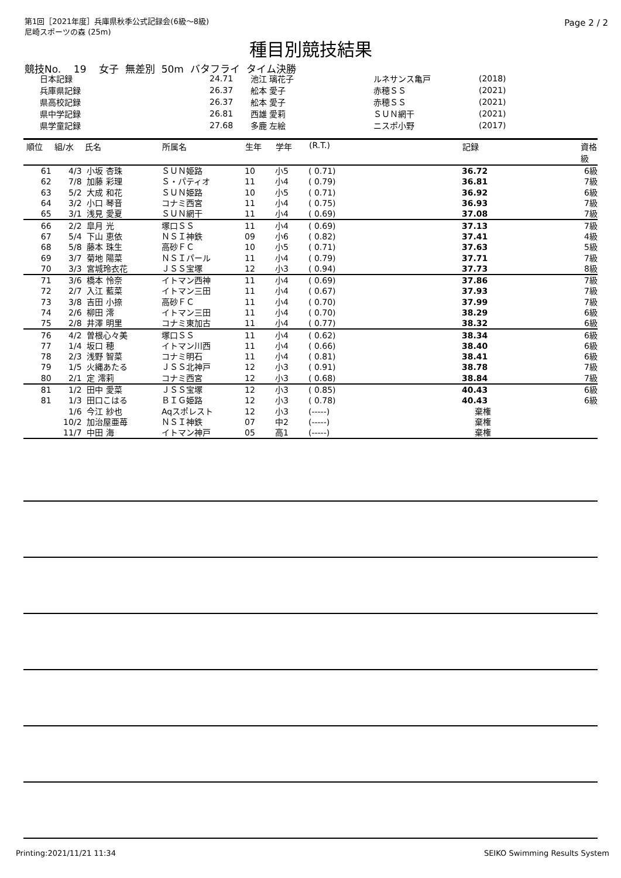第1回［2021年度］兵庫県秋季公式記録会(6級～8級)
尼崎スポーツの森 (25m)
Page 2 / 2
種目別競技結果
競技No. 19 女子 無差別 50m バタフライ タイム決勝
| 日本記録 | 24.71 | 池江 璃花子 | ルネサンス亀戸 | (2018) |
| 兵庫県記録 | 26.37 | 舩本 愛子 | 赤穂ＳＳ | (2021) |
| 県高校記録 | 26.37 | 舩本 愛子 | 赤穂ＳＳ | (2021) |
| 県中学記録 | 26.81 | 西雄 愛莉 | ＳＵＮ網干 | (2021) |
| 県学童記録 | 27.68 | 多鹿 左絵 | ニスポ小野 | (2017) |
| 順位 | 組/水 | 氏名 | 所属名 | 生年 | 学年 | (R.T.) | 記録 | 資格 級 |
| --- | --- | --- | --- | --- | --- | --- | --- | --- |
| 61 | 4/3 | 小坂 杏珠 | ＳＵＮ姫路 | 10 | 小5 | ( 0.71) | 36.72 | 6級 |
| 62 | 7/8 | 加藤 彩理 | Ｓ・パティオ | 11 | 小4 | ( 0.79) | 36.81 | 7級 |
| 63 | 5/2 | 大成 和花 | ＳＵＮ姫路 | 10 | 小5 | ( 0.71) | 36.92 | 6級 |
| 64 | 3/2 | 小口 琴音 | コナミ西宮 | 11 | 小4 | ( 0.75) | 36.93 | 7級 |
| 65 | 3/1 | 浅見 愛夏 | ＳＵＮ網干 | 11 | 小4 | ( 0.69) | 37.08 | 7級 |
| 66 | 2/2 | 皐月 光 | 塚口ＳＳ | 11 | 小4 | ( 0.69) | 37.13 | 7級 |
| 67 | 5/4 | 下山 恵依 | ＮＳＩ神鉄 | 09 | 小6 | ( 0.82) | 37.41 | 4級 |
| 68 | 5/8 | 藤本 珠生 | 高砂ＦＣ | 10 | 小5 | ( 0.71) | 37.63 | 5級 |
| 69 | 3/7 | 菊地 陽菜 | ＮＳＩパール | 11 | 小4 | ( 0.79) | 37.71 | 7級 |
| 70 | 3/3 | 宮城玲衣花 | ＪＳＳ宝塚 | 12 | 小3 | ( 0.94) | 37.73 | 8級 |
| 71 | 3/6 | 橋本 怜奈 | イトマン西神 | 11 | 小4 | ( 0.69) | 37.86 | 7級 |
| 72 | 2/7 | 入江 藍菜 | イトマン三田 | 11 | 小4 | ( 0.67) | 37.93 | 7級 |
| 73 | 3/8 | 吉田 小捺 | 高砂ＦＣ | 11 | 小4 | ( 0.70) | 37.99 | 7級 |
| 74 | 2/6 | 柳田 澪 | イトマン三田 | 11 | 小4 | ( 0.70) | 38.29 | 6級 |
| 75 | 2/8 | 井澤 明里 | コナミ東加古 | 11 | 小4 | ( 0.77) | 38.32 | 6級 |
| 76 | 4/2 | 曽根心々美 | 塚口ＳＳ | 11 | 小4 | ( 0.62) | 38.34 | 6級 |
| 77 | 1/4 | 坂口 穂 | イトマン川西 | 11 | 小4 | ( 0.66) | 38.40 | 6級 |
| 78 | 2/3 | 浅野 智菜 | コナミ明石 | 11 | 小4 | ( 0.81) | 38.41 | 6級 |
| 79 | 1/5 | 火縄あたる | ＪＳＳ北神戸 | 12 | 小3 | ( 0.91) | 38.78 | 7級 |
| 80 | 2/1 | 定 澪莉 | コナミ西宮 | 12 | 小3 | ( 0.68) | 38.84 | 7級 |
| 81 | 1/2 | 田中 愛菜 | ＪＳＳ宝塚 | 12 | 小3 | ( 0.85) | 40.43 | 6級 |
| 81 | 1/3 | 田口こはる | ＢＩＧ姫路 | 12 | 小3 | ( 0.78) | 40.43 | 6級 |
| | 1/6 | 今江 紗也 | Aqスポレスト | 12 | 小3 | (-----) | 棄権 | |
| | 10/2 | 加治屋亜苺 | ＮＳＩ神鉄 | 07 | 中2 | (-----) | 棄権 | |
| | 11/7 | 中田 海 | イトマン神戸 | 05 | 高1 | (-----) | 棄権 | |
Printing:2021/11/21 11:34 SEIKO Swimming Results System